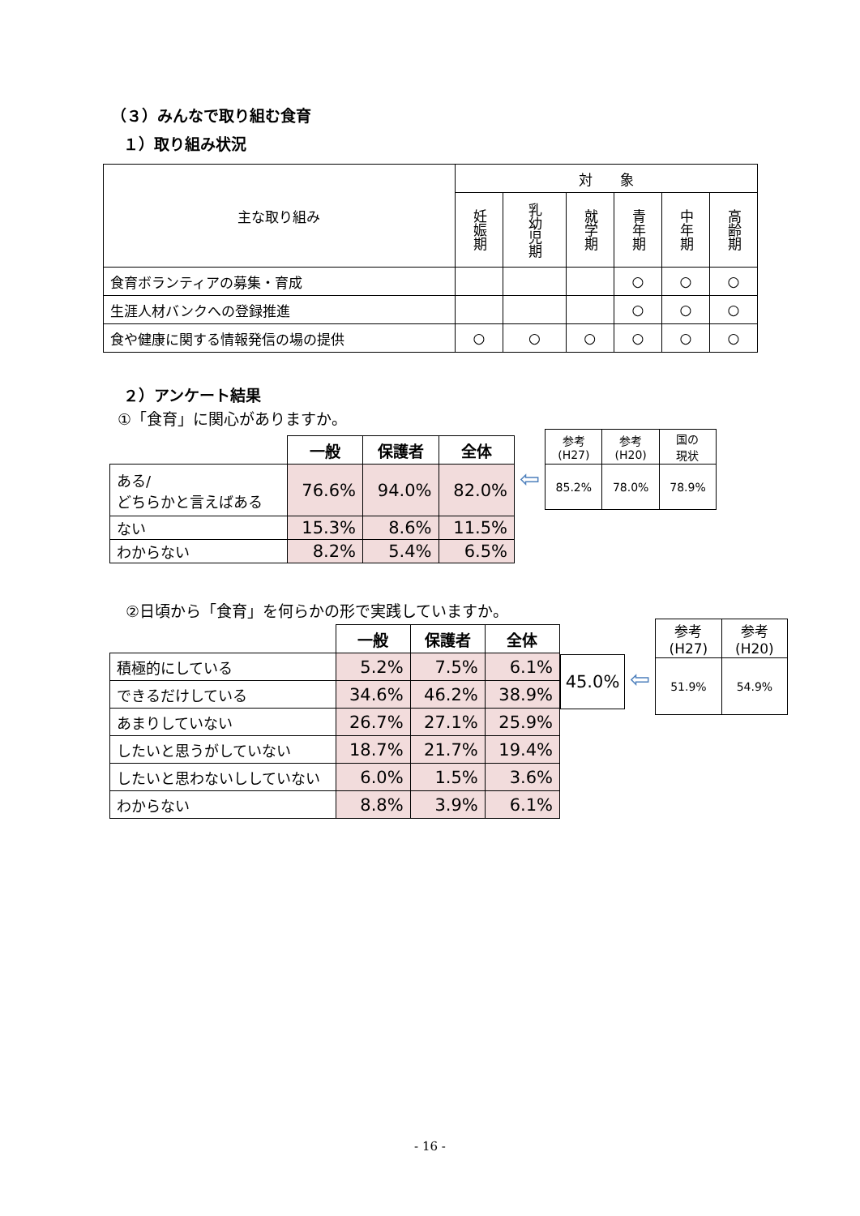（３）みんなで取り組む食育
１）取り組み状況
| 主な取り組み | 対 象 | | | | | |
| --- | --- | --- | --- | --- | --- | --- |
| | 妊娠期 | 乳幼児期 | 就学期 | 青年期 | 中年期 | 高齢期 |
| 食育ボランティアの募集・育成 | | | | ○ | ○ | ○ |
| 生涯人材バンクへの登録推進 | | | | ○ | ○ | ○ |
| 食や健康に関する情報発信の場の提供 | ○ | ○ | ○ | ○ | ○ | ○ |
２）アンケート結果
①「食育」に関心がありますか。
| | 一般 | 保護者 | 全体 |
| ある/ どちらかと言えばある | 76.6% | 94.0% | 82.0% |
| ない | 15.3% | 8.6% | 11.5% |
| わからない | 8.2% | 5.4% | 6.5% |
⇦
| 参考 (H27) | 参考 (H20) | 国の 現状 |
| --- | --- | --- |
| 85.2% | 78.0% | 78.9% |
②日頃から「食育」を何らかの形で実践していますか。
| | 一般 | 保護者 | 全体 |
| 積極的にしている | 5.2% | 7.5% | 6.1% |
| できるだけしている | 34.6% | 46.2% | 38.9% |
| あまりしていない | 26.7% | 27.1% | 25.9% |
| したいと思うがしていない | 18.7% | 21.7% | 19.4% |
| したいと思わないししていない | 6.0% | 1.5% | 3.6% |
| わからない | 8.8% | 3.9% | 6.1% |
45.0%
⇦
| 参考 (H27) | 参考 (H20) |
| --- | --- |
| 51.9% | 54.9% |
- 16 -